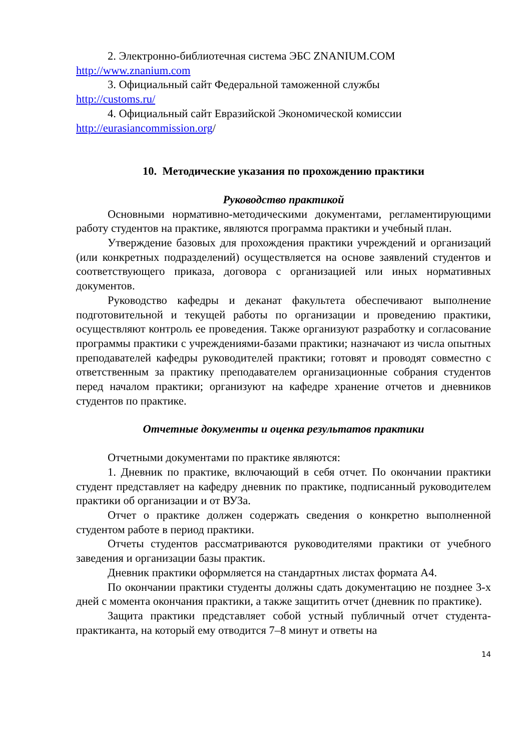2. Электронно-библиотечная система ЭБС ZNANIUM.COM
http://www.znanium.com
3. Официальный сайт Федеральной таможенной службы
http://customs.ru/
4. Официальный сайт Евразийской Экономической комиссии
http://eurasiancommission.org/
10. Методические указания по прохождению практики
Руководство практикой
Основными нормативно-методическими документами, регламентирующими работу студентов на практике, являются программа практики и учебный план.
Утверждение базовых для прохождения практики учреждений и организаций (или конкретных подразделений) осуществляется на основе заявлений студентов и соответствующего приказа, договора с организацией или иных нормативных документов.
Руководство кафедры и деканат факультета обеспечивают выполнение подготовительной и текущей работы по организации и проведению практики, осуществляют контроль ее проведения. Также организуют разработку и согласование программы практики с учреждениями-базами практики; назначают из числа опытных преподавателей кафедры руководителей практики; готовят и проводят совместно с ответственным за практику преподавателем организационные собрания студентов перед началом практики; организуют на кафедре хранение отчетов и дневников студентов по практике.
Отчетные документы и оценка результатов практики
Отчетными документами по практике являются:
1. Дневник по практике, включающий в себя отчет. По окончании практики студент представляет на кафедру дневник по практике, подписанный руководителем практики об организации и от ВУЗа.
Отчет о практике должен содержать сведения о конкретно выполненной студентом работе в период практики.
Отчеты студентов рассматриваются руководителями практики от учебного заведения и организации базы практик.
Дневник практики оформляется на стандартных листах формата А4.
По окончании практики студенты должны сдать документацию не позднее 3-х дней с момента окончания практики, а также защитить отчет (дневник по практике).
Защита практики представляет собой устный публичный отчет студента-практиканта, на который ему отводится 7–8 минут и ответы на
14